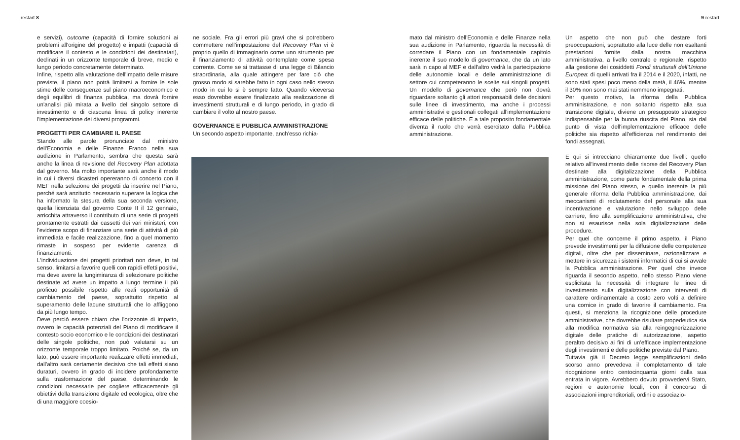restart 8 9 restart
e servizi), outcome (capacità di fornire soluzioni ai problemi all'origine del progetto) e impatti (capacità di modificare il contesto e le condizioni dei destinatari), declinati in un orizzonte temporale di breve, medio e lungo periodo concretamente determinato.
Infine, rispetto alla valutazione dell'impatto delle misure previste, il piano non potrà limitarsi a fornire le sole stime delle conseguenze sul piano macroeconomico e degli equilibri di finanza pubblica, ma dovrà fornire un'analisi più mirata a livello del singolo settore di investimento e di ciascuna linea di policy inerente l'implementazione dei diversi programmi.
PROGETTI PER CAMBIARE IL PAESE
Stando alle parole pronunciate dal ministro dell'Economia e delle Finanze Franco nella sua audizione in Parlamento, sembra che questa sarà anche la linea di revisione del Recovery Plan adottata dal governo. Ma molto importante sarà anche il modo in cui i diversi dicasteri opereranno di concerto con il MEF nella selezione dei progetti da inserire nel Piano, perché sarà anzitutto necessario superare la logica che ha informato la stesura della sua seconda versione, quella licenziata dal governo Conte II il 12 gennaio, arricchita attraverso il contributo di una serie di progetti prontamente estratti dai cassetti dei vari ministeri, con l'evidente scopo di finanziare una serie di attività di più immediata e facile realizzazione, fino a quel momento rimaste in sospeso per evidente carenza di finanziamenti.
L'individuazione dei progetti prioritari non deve, in tal senso, limitarsi a favorire quelli con rapidi effetti positivi, ma deve avere la lungimiranza di selezionare politiche destinate ad avere un impatto a lungo termine il più proficuo possibile rispetto alle reali opportunità di cambiamento del paese, soprattutto rispetto al superamento delle lacune strutturali che lo affliggono da più lungo tempo.
Deve perciò essere chiaro che l'orizzonte di impatto, ovvero le capacità potenziali del Piano di modificare il contesto socio economico e le condizioni dei destinatari delle singole politiche, non può valutarsi su un orizzonte temporale troppo limitato. Poiché se, da un lato, può essere importante realizzare effetti immediati, dall'altro sarà certamente decisivo che tali effetti siano duraturi, ovvero in grado di incidere profondamente sulla trasformazione del paese, determinando le condizioni necessarie per cogliere efficacemente gli obiettivi della transizione digitale ed ecologica, oltre che di una maggiore coesio-
ne sociale. Fra gli errori più gravi che si potrebbero commettere nell'impostazione del Recovery Plan vi è proprio quello di immaginarlo come uno strumento per il finanziamento di attività contemplate come spesa corrente. Come se si trattasse di una legge di Bilancio straordinaria, alla quale attingere per fare ciò che grosso modo si sarebbe fatto in ogni caso nello stesso modo in cui lo si è sempre fatto. Quando viceversa esso dovrebbe essere finalizzato alla realizzazione di investimenti strutturali e di lungo periodo, in grado di cambiare il volto al nostro paese.
GOVERNANCE E PUBBLICA AMMINISTRAZIONE
Un secondo aspetto importante, anch'esso richia-
mato dal ministro dell'Economia e delle Finanze nella sua audizione in Parlamento, riguarda la necessità di corredare il Piano con un fondamentale capitolo inerente il suo modello di governance, che da un lato sarà in capo al MEF e dall'altro vedrà la partecipazione delle autonomie locali e delle amministrazione di settore cui competeranno le scelte sui singoli progetti. Un modello di governance che però non dovrà riguardare soltanto gli attori responsabili delle decisioni sulle linee di investimento, ma anche i processi amministrativi e gestionali collegati all'implementazione efficace delle politiche. E a tale proposito fondamentale diventa il ruolo che verrà esercitato dalla Pubblica amministrazione.
Un aspetto che non può che destare forti preoccupazioni, soprattutto alla luce delle non esaltanti prestazioni fornite dalla nostra macchina amministrativa, a livello centrale e regionale, rispetto alla gestione dei cosiddetti Fondi strutturali dell'Unione Europea: di quelli arrivati fra il 2014 e il 2020, infatti, ne sono stati spesi poco meno della metà, il 46%, mentre il 30% non sono mai stati nemmeno impegnati.
Per questo motivo, la riforma della Pubblica amministrazione, e non soltanto rispetto alla sua transizione digitale, diviene un presupposto strategico indispensabile per la buona riuscita del Piano, sia dal punto di vista dell'implementazione efficace delle politiche sia rispetto all'efficienza nel rendimento dei fondi assegnati.
E qui si intrecciano chiaramente due livelli: quello relativo all'investimento delle risorse del Recovery Plan destinate alla digitalizzazione della Pubblica amministrazione, come parte fondamentale della prima missione del Piano stesso, e quello inerente la più generale riforma della Pubblica amministrazione, dai meccanismi di reclutamento del personale alla sua incentivazione e valutazione nello sviluppo delle carriere, fino alla semplificazione amministrativa, che non si esaurisce nella sola digitalizzazione delle procedure.
Per quel che concerne il primo aspetto, il Piano prevede investimenti per la diffusione delle competenze digitali, oltre che per disseminare, razionalizzare e mettere in sicurezza i sistemi informatici di cui si avvale la Pubblica amministrazione. Per quel che invece riguarda il secondo aspetto, nello stesso Piano viene esplicitata la necessità di integrare le linee di investimento sulla digitalizzazione con interventi di carattere ordinamentale a costo zero volti a definire una cornice in grado di favorire il cambiamento. Fra questi, si menziona la ricognizione delle procedure amministrative, che dovrebbe risultare propedeutica sia alla modifica normativa sia alla reingegnerizzazione digitale delle pratiche di autorizzazione, aspetto peraltro decisivo ai fini di un'efficace implementazione degli investimenti e delle politiche previste dal Piano.
Tuttavia già il Decreto legge semplificazioni dello scorso anno prevedeva il completamento di tale ricognizione entro centocinquanta giorni dalla sua entrata in vigore. Avrebbero dovuto provvedervi Stato, regioni e autonomie locali, con il concorso di associazioni imprenditoriali, ordini e associazio-